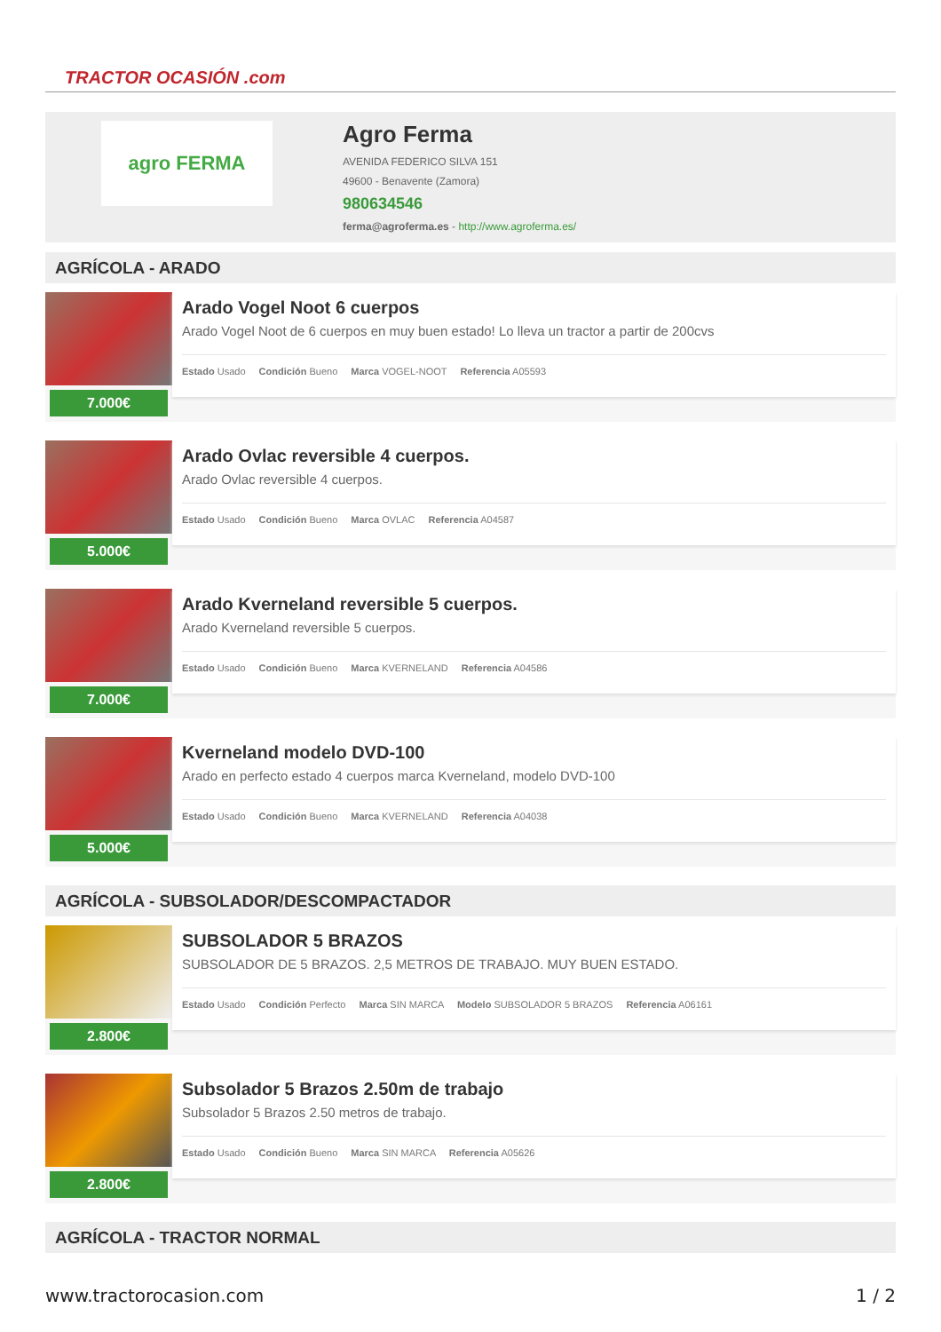TRACTOR OCASIÓN .com
agro FERMA
Agro Ferma
AVENIDA FEDERICO SILVA 151
49600 - Benavente (Zamora)
980634546
ferma@agroferma.es - http://www.agroferma.es/
AGRÍCOLA - ARADO
7.000€
Arado Vogel Noot 6 cuerpos
Arado Vogel Noot de 6 cuerpos en muy buen estado! Lo lleva un tractor a partir de 200cvs
Estado Usado Condición Bueno Marca VOGEL-NOOT Referencia A05593
5.000€
Arado Ovlac reversible 4 cuerpos.
Arado Ovlac reversible 4 cuerpos.
Estado Usado Condición Bueno Marca OVLAC Referencia A04587
7.000€
Arado Kverneland reversible 5 cuerpos.
Arado Kverneland reversible 5 cuerpos.
Estado Usado Condición Bueno Marca KVERNELAND Referencia A04586
5.000€
Kverneland modelo DVD-100
Arado en perfecto estado 4 cuerpos marca Kverneland, modelo DVD-100
Estado Usado Condición Bueno Marca KVERNELAND Referencia A04038
AGRÍCOLA - SUBSOLADOR/DESCOMPACTADOR
2.800€
SUBSOLADOR 5 BRAZOS
SUBSOLADOR DE 5 BRAZOS. 2,5 METROS DE TRABAJO. MUY BUEN ESTADO.
Estado Usado Condición Perfecto Marca SIN MARCA Modelo SUBSOLADOR 5 BRAZOS Referencia A06161
2.800€
Subsolador 5 Brazos 2.50m de trabajo
Subsolador 5 Brazos 2.50 metros de trabajo.
Estado Usado Condición Bueno Marca SIN MARCA Referencia A05626
AGRÍCOLA - TRACTOR NORMAL
www.tractorocasion.com 1 / 2